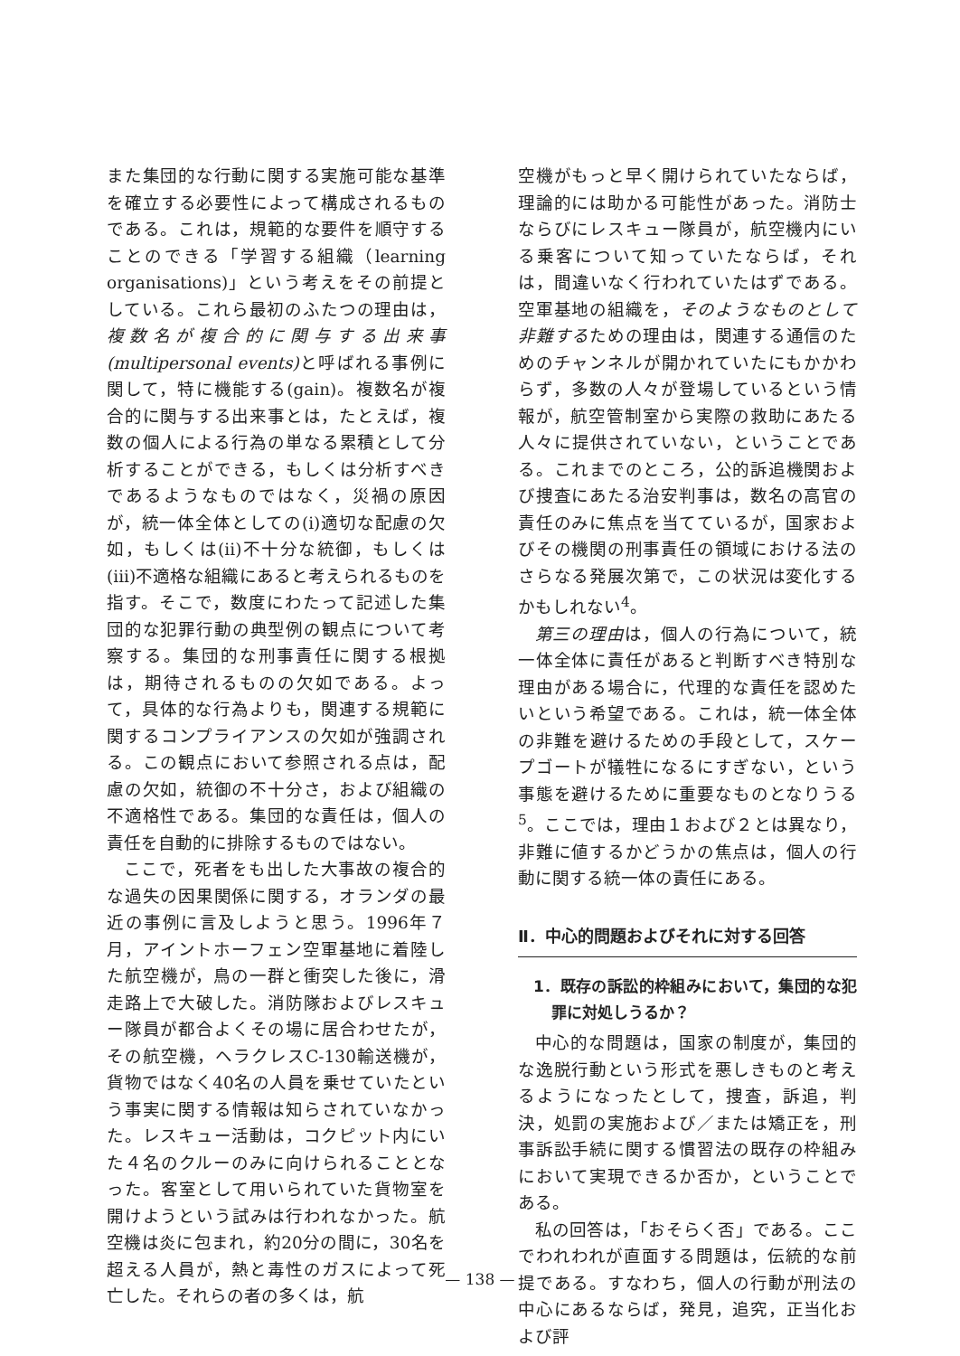また集団的な行動に関する実施可能な基準を確立する必要性によって構成されるものである。これは，規範的な要件を順守することのできる「学習する組織（learning organisations)」という考えをその前提としている。これら最初のふたつの理由は，複数名が複合的に関与する出来事(multipersonal events) と呼ばれる事例に関して，特に機能する(gain)。複数名が複合的に関与する出来事とは，たとえば，複数の個人による行為の単なる累積として分析することができる，もしくは分析すべきであるようなものではなく，災禍の原因が，統一体全体としての(i)適切な配慮の欠如，もしくは(ii)不十分な統御，もしくは(iii)不適格な組織にあると考えられるものを指す。そこで，数度にわたって記述した集団的な犯罪行動の典型例の観点について考察する。集団的な刑事責任に関する根拠は，期待されるものの欠如である。よって，具体的な行為よりも，関連する規範に関するコンプライアンスの欠如が強調される。この観点において参照される点は，配慮の欠如，統御の不十分さ，および組織の不適格性である。集団的な責任は，個人の責任を自動的に排除するものではない。
ここで，死者をも出した大事故の複合的な過失の因果関係に関する，オランダの最近の事例に言及しようと思う。1996年７月，アイントホーフェン空軍基地に着陸した航空機が，鳥の一群と衝突した後に，滑走路上で大破した。消防隊およびレスキュー隊員が都合よくその場に居合わせたが，その航空機，ヘラクレスC-130輸送機が，貨物ではなく40名の人員を乗せていたという事実に関する情報は知らされていなかった。レスキュー活動は，コクピット内にいた４名のクルーのみに向けられることとなった。客室として用いられていた貨物室を開けようという試みは行われなかった。航空機は炎に包まれ，約20分の間に，30名を超える人員が，熱と毒性のガスによって死亡した。それらの者の多くは，航
空機がもっと早く開けられていたならば，理論的には助かる可能性があった。消防士ならびにレスキュー隊員が，航空機内にいる乗客について知っていたならば，それは，間違いなく行われていたはずである。空軍基地の組織を，そのようなものとして非難するための理由は，関連する通信のためのチャンネルが開かれていたにもかかわらず，多数の人々が登場しているという情報が，航空管制室から実際の救助にあたる人々に提供されていない，ということである。これまでのところ，公的訴追機関および捜査にあたる治安判事は，数名の高官の責任のみに焦点を当てているが，国家およびその機関の刑事責任の領域における法のさらなる発展次第で，この状況は変化するかもしれない<sup>4</sup>。
第三の理由は，個人の行為について，統一体全体に責任があると判断すべき特別な理由がある場合に，代理的な責任を認めたいという希望である。これは，統一体全体の非難を避けるための手段として，スケープゴートが犠牲になるにすぎない，という事態を避けるために重要なものとなりうる<sup>5</sup>。ここでは，理由１および２とは異なり，非難に値するかどうかの焦点は，個人の行動に関する統一体の責任にある。
Ⅱ．中心的問題およびそれに対する回答
1．既存の訴訟的枠組みにおいて，集団的な犯罪に対処しうるか？
中心的な問題は，国家の制度が，集団的な逸脱行動という形式を悪しきものと考えるようになったとして，捜査，訴追，判決，処罰の実施および／または矯正を，刑事訴訟手続に関する慣習法の既存の枠組みにおいて実現できるか否か，ということである。
私の回答は，「おそらく否」である。ここでわれわれが直面する問題は，伝統的な前提である。すなわち，個人の行動が刑法の中心にあるならば，発見，追究，正当化および評
— 138 —